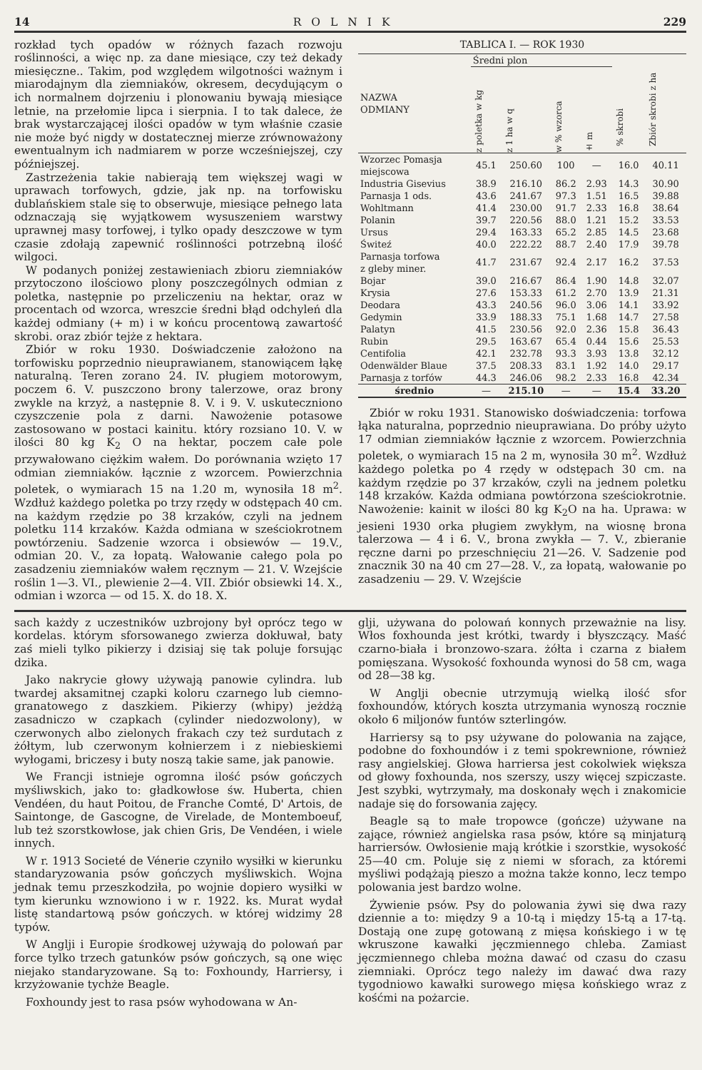14 ROLNIK 229
rozkład tych opadów w różnych fazach rozwoju roślinności, a więc np. za dane miesiące, czy też dekady miesięczne.. Takim, pod względem wilgotności ważnym i miarodajnym dla ziemniaków, okresem, decydującym o ich normalnem dojrzeniu i plonowaniu bywają miesiące letnie, na przełomie lipca i sierpnia. I to tak dalece, że brak wystarczającej ilości opadów w tym właśnie czasie nie może być nigdy w dostatecznej mierze zrównoważony ewentualnym ich nadmiarem w porze wcześniejszej, czy późniejszej.
Zastrzeżenia takie nabierają tem większej wagi w uprawach torfowych, gdzie, jak np. na torfowisku dublańskiem stale się to obserwuje, miesiące pełnego lata odznaczają się wyjątkowem wysuszeniem warstwy uprawnej masy torfowej, i tylko opady deszczowe w tym czasie zdołają zapewnić roślinności potrzebną ilość wilgoci.
W podanych poniżej zestawieniach zbioru ziemniaków przytoczono ilościowo plony poszczególnych odmian z poletka, następnie po przeliczeniu na hektar, oraz w procentach od wzorca, wreszcie średni błąd odchyleń dla każdej odmiany (+ m) i w końcu procentową zawartość skrobi. oraz zbiór tejże z hektara.
Zbiór w roku 1930. Doświadczenie założono na torfowisku poprzednio nieuprawianem, stanowiącem łąkę naturalną. Teren zorano 24. IV. pługiem motorowym, poczem 6. V. puszczono brony talerzowe, oraz brony zwykle na krzyż, a następnie 8. V. i 9. V. uskuteczniono czyszczenie pola z darni. Nawożenie potasowe zastosowano w postaci kainitu. który rozsiano 10. V. w ilości 80 kg K<sub>2</sub> O na hektar, poczem całe pole przywałowano ciężkim wałem. Do porównania wzięto 17 odmian ziemniaków. łącznie z wzorcem. Powierzchnia poletek, o wymiarach 15 na 1.20 m, wynosiła 18 m<sup>2</sup>. Wzdłuż każdego poletka po trzy rzędy w odstępach 40 cm. na każdym rzędzie po 38 krzaków, czyli na jednem poletku 114 krzaków. Każda odmiana w sześciokrotnem powtórzeniu. Sadzenie wzorca i obsiewów — 19.V., odmian 20. V., za łopatą. Wałowanie całego pola po zasadzeniu ziemniaków wałem ręcznym — 21. V. Wzejście roślin 1—3. VI., plewienie 2—4. VII. Zbiór obsiewki 14. X., odmian i wzorca — od 15. X. do 18. X.
TABLICA I. — ROK 1930
| NAZWA ODMIANY | Średni plon | | | | % skrobi | Zbiór skrobi z ha |
| --- | --- | --- | --- | --- | --- | --- |
| | z poletka w kg | z 1 ha w q | w % wzorca | ± m | | |
| Wzorzec Pomasja miejscowa | 45.1 | 250.60 | 100 | — | 16.0 | 40.11 |
| Industria Gisevius | 38.9 | 216.10 | 86.2 | 2.93 | 14.3 | 30.90 |
| Parnasja 1 ods. | 43.6 | 241.67 | 97.3 | 1.51 | 16.5 | 39.88 |
| Wohltmann | 41.4 | 230.00 | 91.7 | 2.33 | 16.8 | 38.64 |
| Polanin | 39.7 | 220.56 | 88.0 | 1.21 | 15.2 | 33.53 |
| Ursus | 29.4 | 163.33 | 65.2 | 2.85 | 14.5 | 23.68 |
| Świteź | 40.0 | 222.22 | 88.7 | 2.40 | 17.9 | 39.78 |
| Parnasja torfowa z gleby miner. | 41.7 | 231.67 | 92.4 | 2.17 | 16.2 | 37.53 |
| Bojar | 39.0 | 216.67 | 86.4 | 1.90 | 14.8 | 32.07 |
| Krysia | 27.6 | 153.33 | 61.2 | 2.70 | 13.9 | 21.31 |
| Deodara | 43.3 | 240.56 | 96.0 | 3.06 | 14.1 | 33.92 |
| Gedymin | 33.9 | 188.33 | 75.1 | 1.68 | 14.7 | 27.58 |
| Palatyn | 41.5 | 230.56 | 92.0 | 2.36 | 15.8 | 36.43 |
| Rubin | 29.5 | 163.67 | 65.4 | 0.44 | 15.6 | 25.53 |
| Centifolia | 42.1 | 232.78 | 93.3 | 3.93 | 13.8 | 32.12 |
| Odenwälder Blaue | 37.5 | 208.33 | 83.1 | 1.92 | 14.0 | 29.17 |
| Parnasja z torfów | 44.3 | 246.06 | 98.2 | 2.33 | 16.8 | 42.34 |
| średnio | — | 215.10 | — | — | 15.4 | 33.20 |
Zbiór w roku 1931. Stanowisko doświadczenia: torfowa łąka naturalna, poprzednio nieuprawiana. Do próby użyto 17 odmian ziemniaków łącznie z wzorcem. Powierzchnia poletek, o wymiarach 15 na 2 m, wynosiła 30 m<sup>2</sup>. Wzdłuż każdego poletka po 4 rzędy w odstępach 30 cm. na każdym rzędzie po 37 krzaków, czyli na jednem poletku 148 krzaków. Każda odmiana powtórzona sześciokrotnie. Nawożenie: kainit w ilości 80 kg K<sub>2</sub>O na ha. Uprawa: w jesieni 1930 orka pługiem zwykłym, na wiosnę brona talerzowa — 4 i 6. V., brona zwykła — 7. V., zbieranie ręczne darni po przeschnięciu 21—26. V. Sadzenie pod znacznik 30 na 40 cm 27—28. V., za łopatą, wałowanie po zasadzeniu — 29. V. Wzejście
sach każdy z uczestników uzbrojony był oprócz tego w kordelas. którym sforsowanego zwierza dokłuwał, baty zaś mieli tylko pikierzy i dzisiaj się tak poluje forsując dzika.
Jako nakrycie głowy używają panowie cylindra. lub twardej aksamitnej czapki koloru czarnego lub ciemno-granatowego z daszkiem. Pikierzy (whipy) jeżdżą zasadniczo w czapkach (cylinder niedozwolony), w czerwonych albo zielonych frakach czy też surdutach z żółtym, lub czerwonym kołnierzem i z niebieskiemi wyłogami, briczesy i buty noszą takie same, jak panowie.
We Francji istnieje ogromna ilość psów gończych myśliwskich, jako to: gładkowłose św. Huberta, chien Vendéen, du haut Poitou, de Franche Comté, D' Artois, de Saintonge, de Gascogne, de Virelade, de Montemboeuf, lub też szorstkowłose, jak chien Gris, De Vendéen, i wiele innych.
W r. 1913 Societé de Vénerie czyniło wysiłki w kierunku standaryzowania psów gończych myśliwskich. Wojna jednak temu przeszkodziła, po wojnie dopiero wysiłki w tym kierunku wznowiono i w r. 1922. ks. Murat wydał listę standartową psów gończych. w której widzimy 28 typów.
W Anglji i Europie środkowej używają do polowań par force tylko trzech gatunków psów gończych, są one więc niejako standaryzowane. Są to: Foxhoundy, Harriersy, i krzyżowanie tychże Beagle.
Foxhoundy jest to rasa psów wyhodowana w An-
glji, używana do polowań konnych przeważnie na lisy. Włos foxhounda jest krótki, twardy i błyszczący. Maść czarno-biała i bronzowo-szara. żółta i czarna z białem pomięszana. Wysokość foxhounda wynosi do 58 cm, waga od 28—38 kg.
W Anglji obecnie utrzymują wielką ilość sfor foxhoundów, których koszta utrzymania wynoszą rocznie około 6 miljonów funtów szterlingów.
Harriersy są to psy używane do polowania na zające, podobne do foxhoundów i z temi spokrewnione, również rasy angielskiej. Głowa harriersa jest cokolwiek większa od głowy foxhounda, nos szerszy, uszy więcej szpiczaste. Jest szybki, wytrzymały, ma doskonały węch i znakomicie nadaje się do forsowania zajęcy.
Beagle są to małe tropowce (gończe) używane na zające, również angielska rasa psów, które są minjaturą harriersów. Owłosienie mają krótkie i szorstkie, wysokość 25—40 cm. Poluje się z niemi w sforach, za któremi myśliwi podążają pieszo a można także konno, lecz tempo polowania jest bardzo wolne.
Żywienie psów. Psy do polowania żywi się dwa razy dziennie a to: między 9 a 10-tą i między 15-tą a 17-tą. Dostają one zupę gotowaną z mięsa końskiego i w tę wkruszone kawałki jęczmiennego chleba. Zamiast jęczmiennego chleba można dawać od czasu do czasu ziemniaki. Oprócz tego należy im dawać dwa razy tygodniowo kawałki surowego mięsa końskiego wraz z kośćmi na pożarcie.